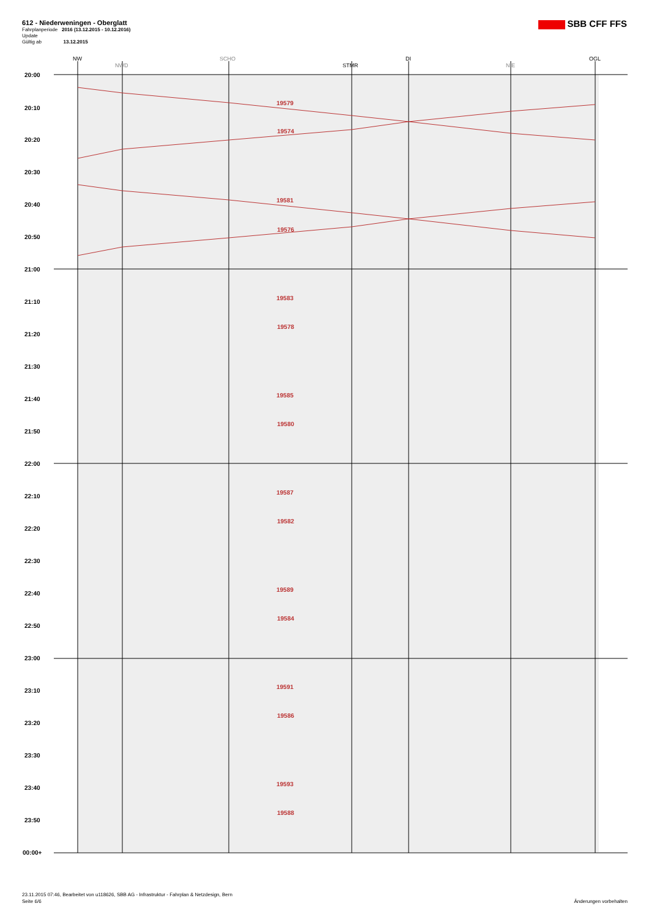612 - Niederweningen - Oberglatt
Fahrplanperiode 2016 (13.12.2015 - 10.12.2016)
Update
Gültig ab 13.12.2015
SBB CFF FFS
20:00
20:10
20:20
20:30
20:40
20:50
21:00
21:10
21:20
21:30
21:40
21:50
22:00
22:10
22:20
22:30
22:40
22:50
23:00
23:10
23:20
23:30
23:40
23:50
00:00+
NW
NWD
SCHO
STMR
DI
NIE
OGL
19579
19574
19581
19576
19583
19578
19585
19580
19587
19582
19589
19584
19591
19586
19593
19588
23.11.2015 07:46, Bearbeitet von u118626, SBB AG - Infrastruktur - Fahrplan & Netzdesign, Bern
Seite 6/6
Änderungen vorbehalten